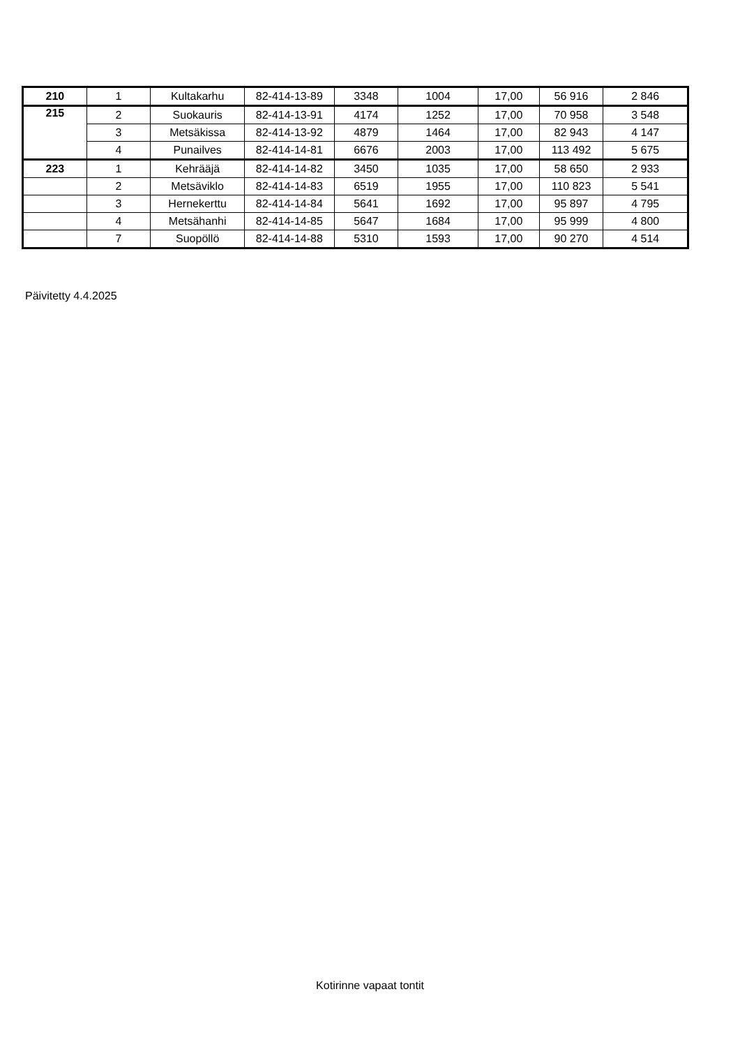| 210 | 1 | Kultakarhu | 82-414-13-89 | 3348 | 1004 | 17,00 | 56 916 | 2 846 |
| 215 | 2 | Suokauris | 82-414-13-91 | 4174 | 1252 | 17,00 | 70 958 | 3 548 |
| | 3 | Metsäkissa | 82-414-13-92 | 4879 | 1464 | 17,00 | 82 943 | 4 147 |
| | 4 | Punailves | 82-414-14-81 | 6676 | 2003 | 17,00 | 113 492 | 5 675 |
| 223 | 1 | Kehrääjä | 82-414-14-82 | 3450 | 1035 | 17,00 | 58 650 | 2 933 |
| | 2 | Metsäviklo | 82-414-14-83 | 6519 | 1955 | 17,00 | 110 823 | 5 541 |
| | 3 | Hernekerttu | 82-414-14-84 | 5641 | 1692 | 17,00 | 95 897 | 4 795 |
| | 4 | Metsähanhi | 82-414-14-85 | 5647 | 1684 | 17,00 | 95 999 | 4 800 |
| | 7 | Suopöllö | 82-414-14-88 | 5310 | 1593 | 17,00 | 90 270 | 4 514 |
Päivitetty 4.4.2025
Kotirinne vapaat tontit